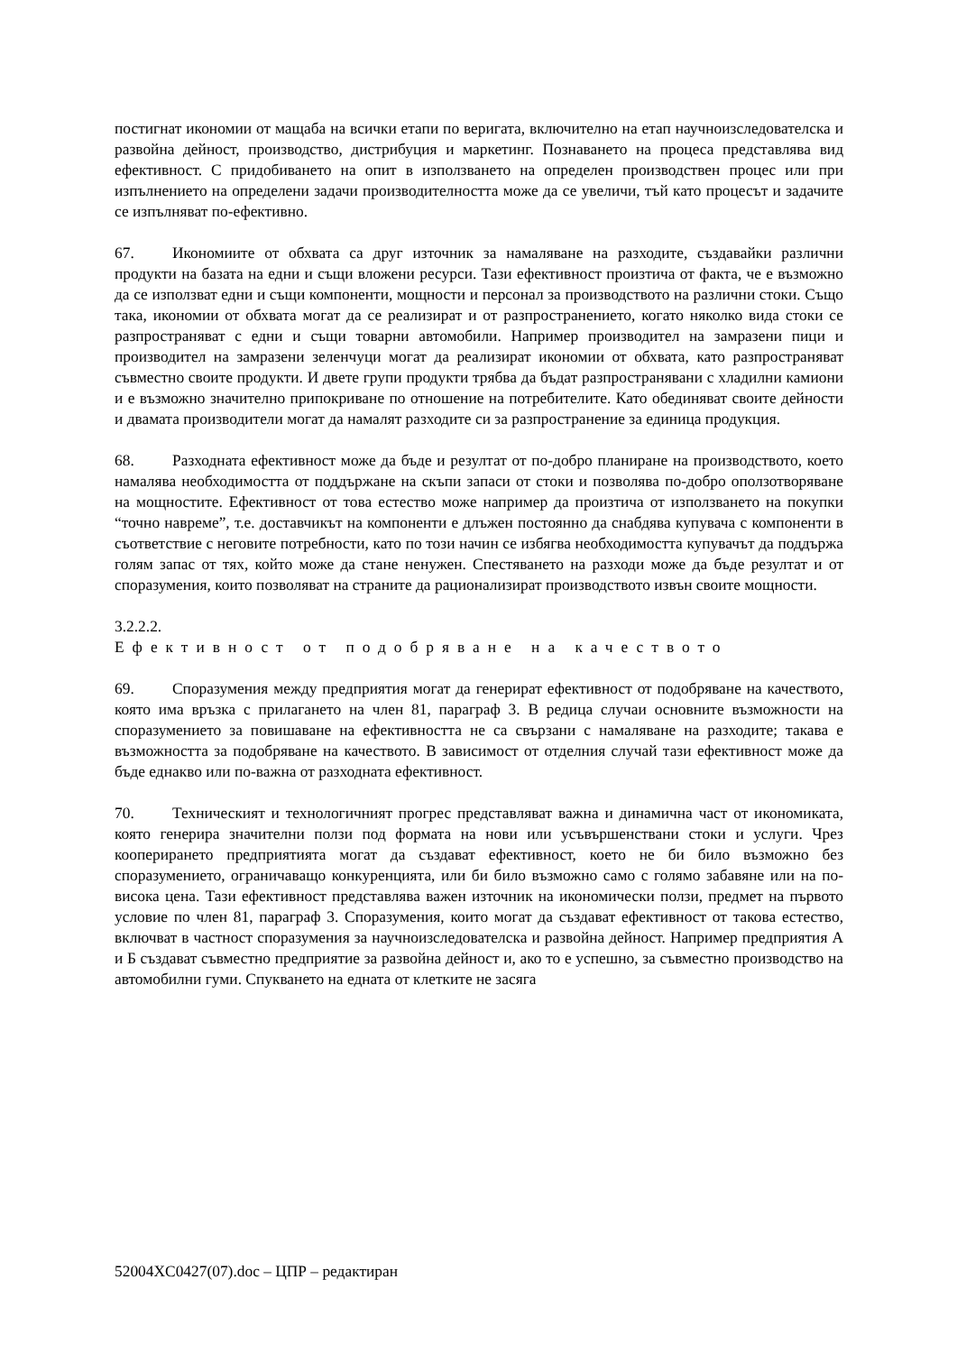постигнат икономии от мащаба на всички етапи по веригата, включително на етап научноизследователска и развойна дейност, производство, дистрибуция и маркетинг. Познаването на процеса представлява вид ефективност. С придобиването на опит в използването на определен производствен процес или при изпълнението на определени задачи производителността може да се увеличи, тъй като процесът и задачите се изпълняват по-ефективно.
67. Икономиите от обхвата са друг източник за намаляване на разходите, създавайки различни продукти на базата на едни и същи вложени ресурси. Тази ефективност произтича от факта, че е възможно да се използват едни и същи компоненти, мощности и персонал за производството на различни стоки. Също така, икономии от обхвата могат да се реализират и от разпространението, когато няколко вида стоки се разпространяват с едни и същи товарни автомобили. Например производител на замразени пици и производител на замразени зеленчуци могат да реализират икономии от обхвата, като разпространяват съвместно своите продукти. И двете групи продукти трябва да бъдат разпространявани с хладилни камиони и е възможно значително припокриване по отношение на потребителите. Като обединяват своите дейности и двамата производители могат да намалят разходите си за разпространение за единица продукция.
68. Разходната ефективност може да бъде и резултат от по-добро планиране на производството, което намалява необходимостта от поддържане на скъпи запаси от стоки и позволява по-добро оползотворяване на мощностите. Ефективност от това естество може например да произтича от използването на покупки “точно навреме”, т.е. доставчикът на компоненти е длъжен постоянно да снабдява купувача с компоненти в съответствие с неговите потребности, като по този начин се избягва необходимостта купувачът да поддържа голям запас от тях, който може да стане ненужен. Спестяването на разходи може да бъде резултат и от споразумения, които позволяват на страните да рационализират производството извън своите мощности.
3.2.2.2. Ефективност от подобряване на качеството
69. Споразумения между предприятия могат да генерират ефективност от подобряване на качеството, която има връзка с прилагането на член 81, параграф 3. В редица случаи основните възможности на споразумението за повишаване на ефективността не са свързани с намаляване на разходите; такава е възможността за подобряване на качеството. В зависимост от отделния случай тази ефективност може да бъде еднакво или по-важна от разходната ефективност.
70. Техническият и технологичният прогрес представляват важна и динамична част от икономиката, която генерира значителни ползи под формата на нови или усъвършенствани стоки и услуги. Чрез коопериранeто предприятията могат да създават ефективност, което не би било възможно без споразумението, ограничаващо конкуренцията, или би било възможно само с голямо забавяне или на по-висока цена. Тази ефективност представлява важен източник на икономически ползи, предмет на първото условие по член 81, параграф 3. Споразумения, които могат да създават ефективност от такова естество, включват в частност споразумения за научноизследователска и развойна дейност. Например предприятия А и Б създават съвместно предприятие за развойна дейност и, ако то е успешно, за съвместно производство на автомобилни гуми. Спукването на едната от клетките не засяга
52004XC0427(07).doc – ЦПР – редактиран